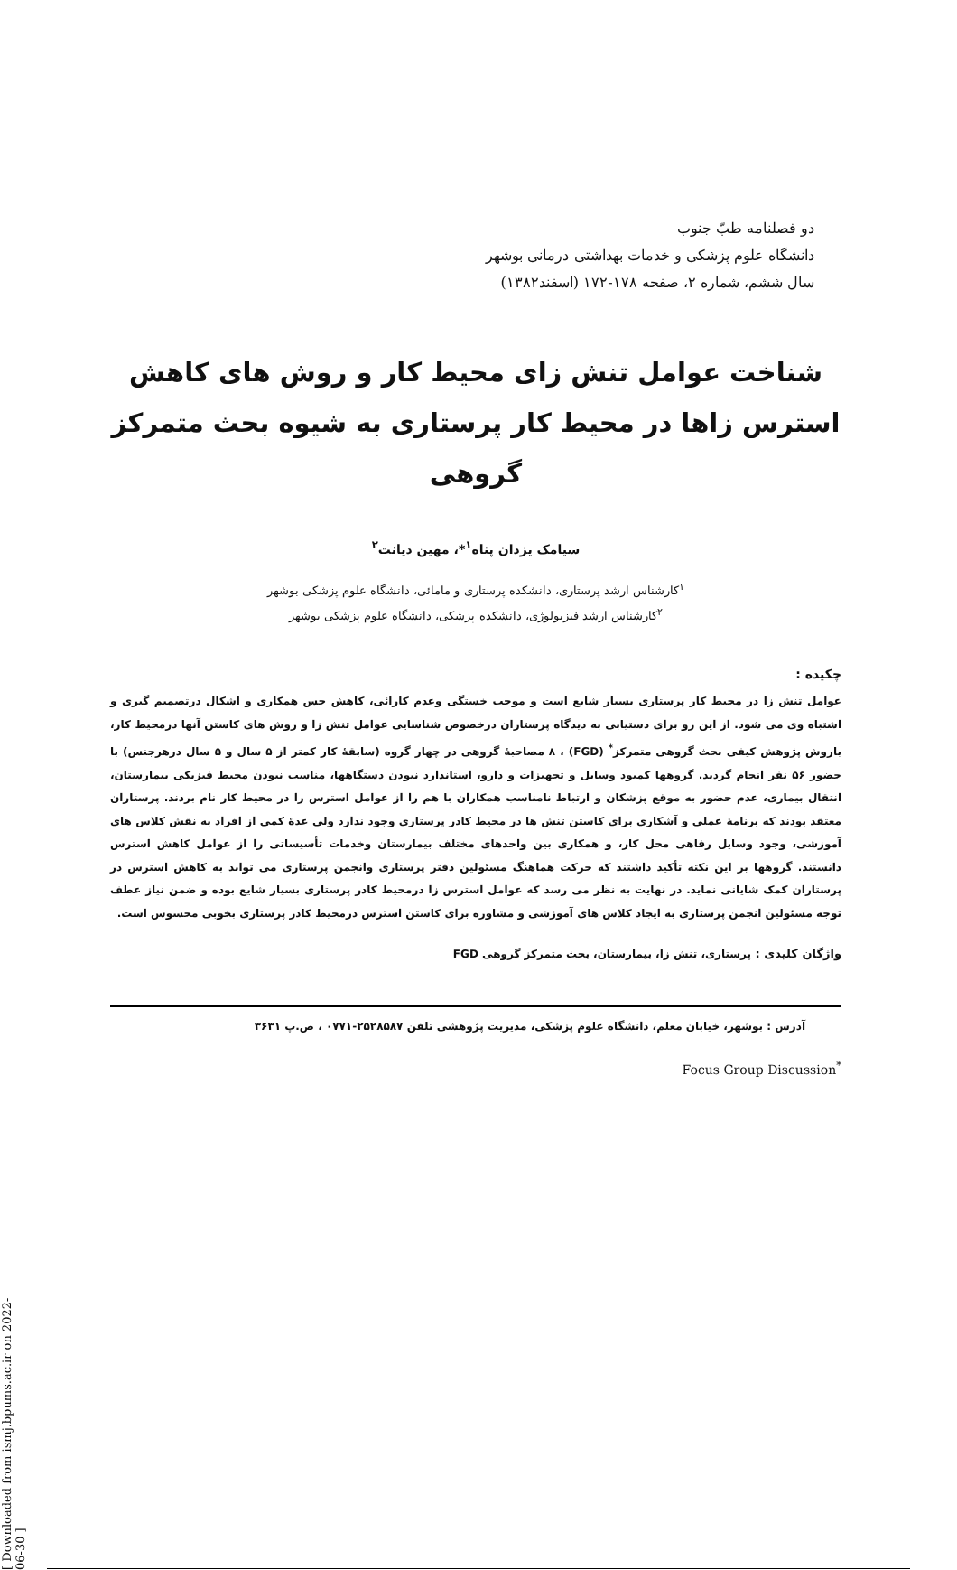[ Downloaded from ismj.bpums.ac.ir on 2022-06-30 ]
دو فصلنامه طبّ جنوب
دانشگاه علوم پزشکی و خدمات بهداشتی درمانی بوشهر
سال ششم، شماره ۲، صفحه ۱۷۸-۱۷۲ (اسفند۱۳۸۲)
شناخت عوامل تنش زای محیط کار و روش های کاهش استرس زاها در محیط کار پرستاری به شیوه بحث متمرکز گروهی
سیامک یزدان پناه<sup>۱</sup>*، مهین دیانت<sup>۲</sup>
<sup>۱</sup> کارشناس ارشد پرستاری، دانشکده پرستاری و مامائی، دانشگاه علوم پزشکی بوشهر
<sup>۲</sup> کارشناس ارشد فیزیولوژی، دانشکده پزشکی، دانشگاه علوم پزشکی بوشهر
چکیده :
عوامل تنش زا در محیط کار پرستاری بسیار شایع است و موجب خستگی وعدم کارائی، کاهش حس همکاری و اشکال درتصمیم گیری و اشتباه وی می شود. از این رو برای دستیابی به دیدگاه پرستاران درخصوص شناسایی عوامل تنش زا و روش های کاستن آنها درمحیط کار، باروش پژوهش کیفی بحث گروهی متمرکز<sup>*</sup> (FGD) ، ۸ مصاحبهٔ گروهی در چهار گروه (سابقهٔ کار کمتر از ۵ سال و ۵ سال درهرجنس) با حضور ۵۶ نفر انجام گردید. گروهها کمبود وسایل و تجهیزات و دارو، استاندارد نبودن دستگاهها، مناسب نبودن محیط فیزیکی بیمارستان، انتقال بیماری، عدم حضور به موقع پزشکان و ارتباط نامناسب همکاران با هم را از عوامل استرس زا در محیط کار نام بردند. پرستاران معتقد بودند که برنامهٔ عملی و آشکاری برای کاستن تنش ها در محیط کادر پرستاری وجود ندارد ولی عدهٔ کمی از افراد به نقش کلاس های آموزشی، وجود وسایل رفاهی محل کار، و همکاری بین واحدهای مختلف بیمارستان وخدمات تأسیساتی را از عوامل کاهش استرس دانستند. گروهها بر این نکته تأکید داشتند که حرکت هماهنگ مسئولین دفتر پرستاری وانجمن پرستاری می تواند به کاهش استرس در پرستاران کمک شایانی نماید. در نهایت به نظر می رسد که عوامل استرس زا درمحیط کادر پرستاری بسیار شایع بوده و ضمن نیاز عطف توجه مسئولین انجمن پرستاری به ایجاد کلاس های آموزشی و مشاوره برای کاستن استرس درمحیط کادر پرستاری بخوبی محسوس است.
واژگان کلیدی : پرستاری، تنش زا، بیمارستان، بحث متمرکز گروهی FGD
آدرس : بوشهر، خیابان معلم، دانشگاه علوم پزشکی، مدیریت پژوهشی تلفن ۲۵۲۸۵۸۷-۰۷۷۱ ، ص.پ ۳۶۳۱
Focus Group Discussion<sup>*</sup>